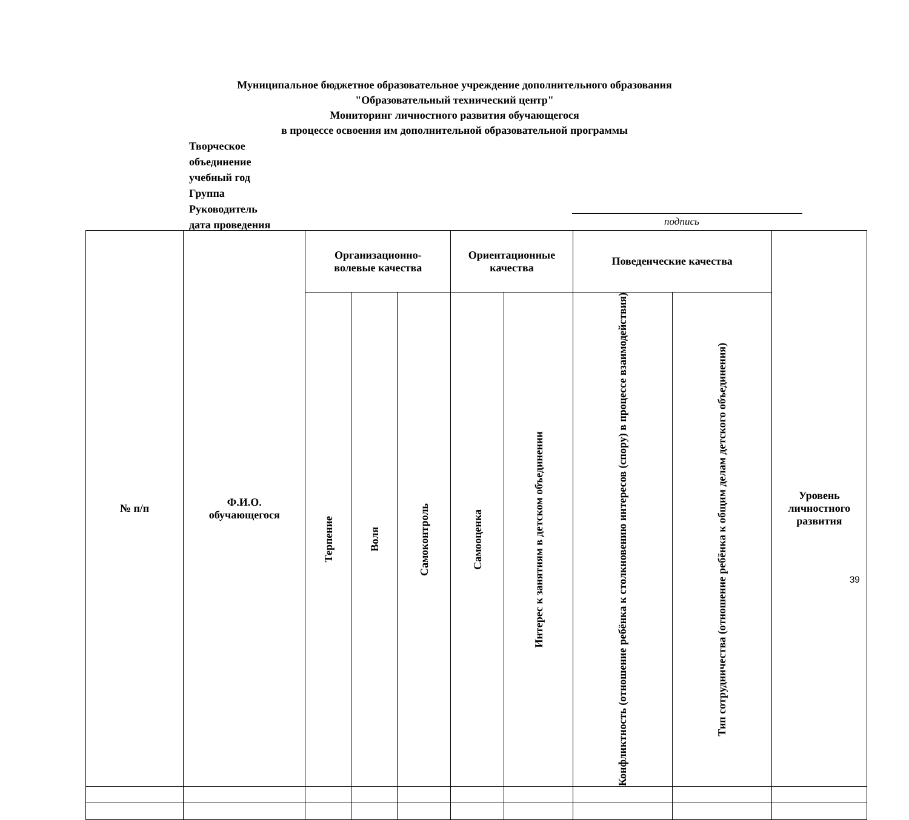Муниципальное бюджетное образовательное учреждение дополнительного образования
"Образовательный технический центр"
Мониторинг личностного развития обучающегося
в процессе освоения им дополнительной образовательной программы
Творческое
объединение
учебный год
Группа
Руководитель
дата проведения
подпись
| № п/п | Ф.И.О. обучающегося | Организационно- волевые качества | | | Ориентационные качества | | Поведенческие качества | | Уровень личностного развития |
| --- | --- | --- | --- | --- | --- | --- | --- | --- | --- |
| | | Терпение | Воля | Самоконтроль | Самооценка | Интерес к занятиям в детском объединении | Конфликтность (отношение ребёнка к столкновению интересов (спору) в процессе взаимодействия) | Тип сотрудничества (отношение ребёнка к общим делам детского объединения) | |
39